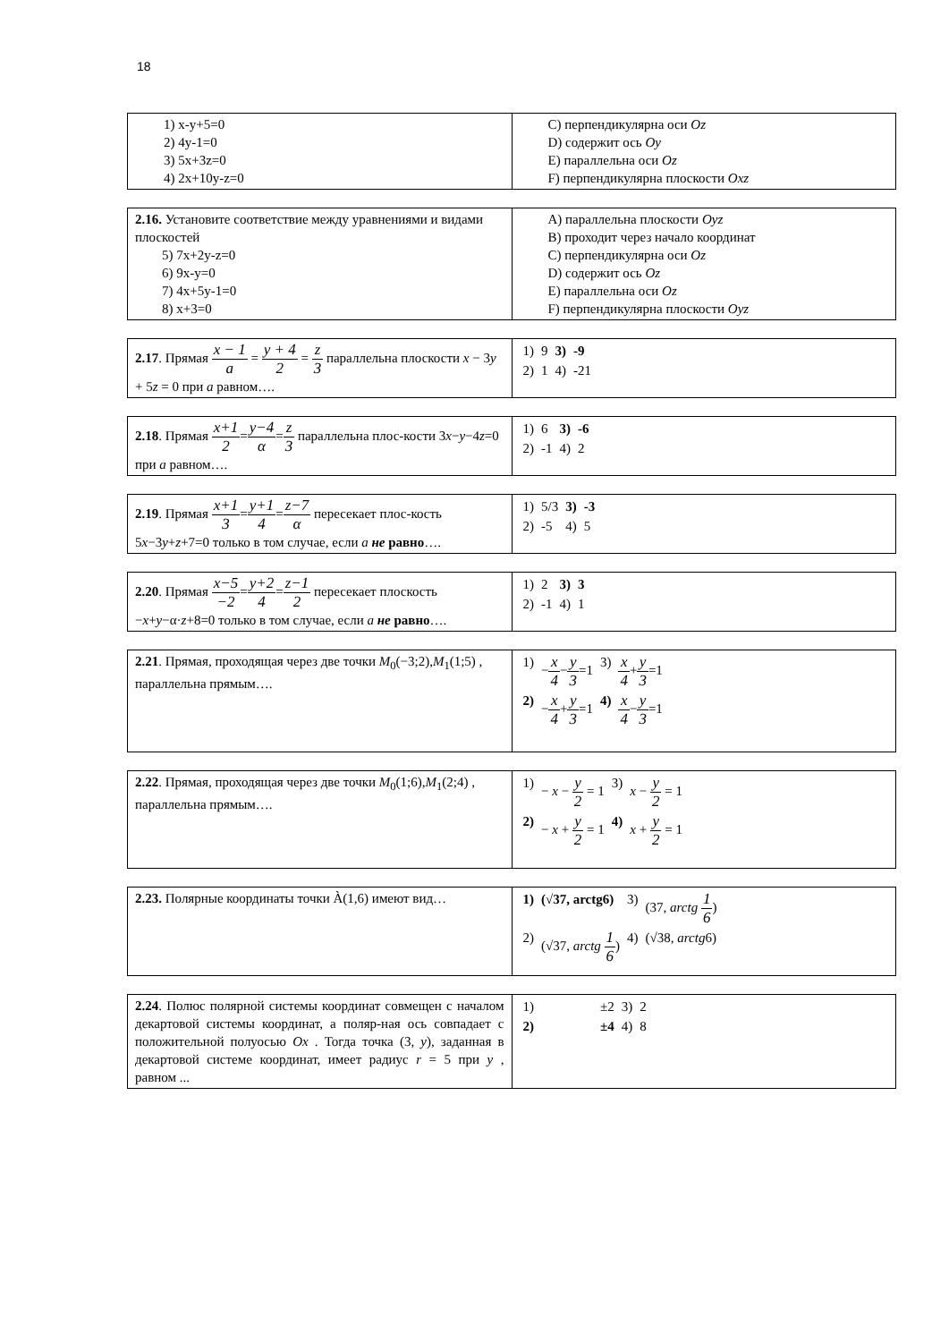18
| 1) x-y+5=0 2) 4y-1=0 3) 5x+3z=0 4) 2x+10y-z=0 | C) перпендикулярна оси Oz D) содержит ось Oy E) параллельна оси Oz F) перпендикулярна плоскости Oxz |
| 2.16. Установите соответствие между уравнениями и видами плоскостей 5) 7x+2y-z=0 6) 9x-y=0 7) 4x+5y-1=0 8) x+3=0 | A) параллельна плоскости Oyz B) проходит через начало координат C) перпендикулярна оси Oz D) содержит ось Oz E) параллельна оси Oz F) перпендикулярна плоскости Oyz |
| 2.17 . Прямая x − 1 a = y + 4 2 = z 3 параллельна плоскости x − 3 y + 5 z = 0 при a равном…. | / 1) / 9 / 3) / -9 / / 2) / 1 / 4) / -21 / |
| 2.18 . Прямая x+1 2 = y−4 α = z 3 параллельна плос-кости 3 x − y −4 z =0 при a равном…. | / 1) / 6 / 3) / -6 / / 2) / -1 / 4) / 2 / |
| 2.19 . Прямая x+1 3 = y+1 4 = z−7 α пересекает плос-кость 5 x −3 y + z +7=0 только в том случае, если a не равно …. | / 1) / 5/3 / 3) / -3 / / 2) / -5 / 4) / 5 / |
| 2.20 . Прямая x−5 −2 = y+2 4 = z−1 2 пересекает плоскость − x + y −α· z +8=0 только в том случае, если a не равно …. | / 1) / 2 / 3) / 3 / / 2) / -1 / 4) / 1 / |
| 2.21 . Прямая, проходящая через две точки M<sub>0</sub>(−3;2), M<sub>1</sub>(1;5) , параллельна прямым…. | / 1) / − x 4 − y 3 =1 / 3) / x 4 + y 3 =1 / / 2) / − x 4 + y 3 =1 / 4) / x 4 − y 3 =1 / |
| 2.22 . Прямая, проходящая через две точки M<sub>0</sub>(1;6), M<sub>1</sub>(2;4) , параллельна прямым…. | / 1) / − x − y 2 = 1 / 3) / x − y 2 = 1 / / 2) / − x + y 2 = 1 / 4) / x + y 2 = 1 / |
| 2.23. Полярные координаты точки À(1,6) имеют вид… | / 1) / (√37, arctg6) / 3) / (37, arctg 1 6 ) / / 2) / (√37, arctg 1 6 ) / 4) / (√38, arctg 6) / |
| 2.24 . Полюс полярной системы координат совмещен с началом декартовой системы координат, а поляр-ная ось совпадает с положительной полуосью Ox . Тогда точка (3, y ), заданная в декартовой системе координат, имеет радиус r = 5 при y , равном ... | / 1) / ±2 / 3) / 2 / / 2) / ±4 / 4) / 8 / |